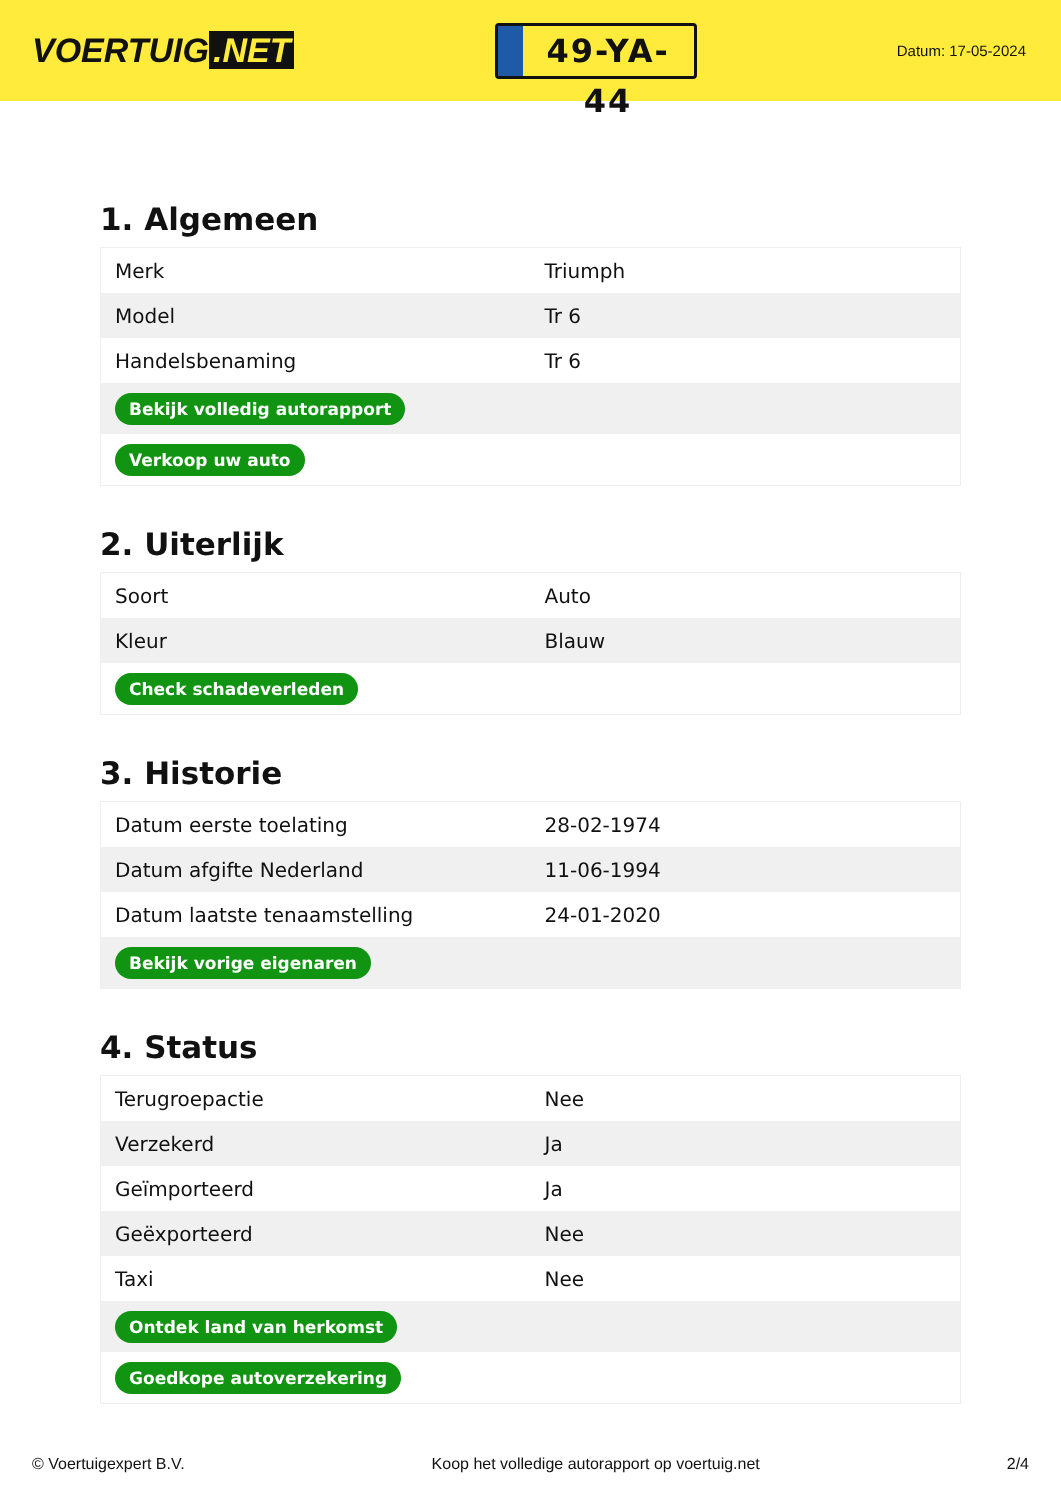VOERTUIG.NET
49-YA-44
Datum: 17-05-2024
1. Algemeen
| Merk | Triumph |
| Model | Tr 6 |
| Handelsbenaming | Tr 6 |
| Bekijk volledig autorapport | |
| Verkoop uw auto | |
2. Uiterlijk
| Soort | Auto |
| Kleur | Blauw |
| Check schadeverleden | |
3. Historie
| Datum eerste toelating | 28-02-1974 |
| Datum afgifte Nederland | 11-06-1994 |
| Datum laatste tenaamstelling | 24-01-2020 |
| Bekijk vorige eigenaren | |
4. Status
| Terugroepactie | Nee |
| Verzekerd | Ja |
| Geïmporteerd | Ja |
| Geëxporteerd | Nee |
| Taxi | Nee |
| Ontdek land van herkomst | |
| Goedkope autoverzekering | |
© Voertuigexpert B.V. Koop het volledige autorapport op voertuig.net 2/4